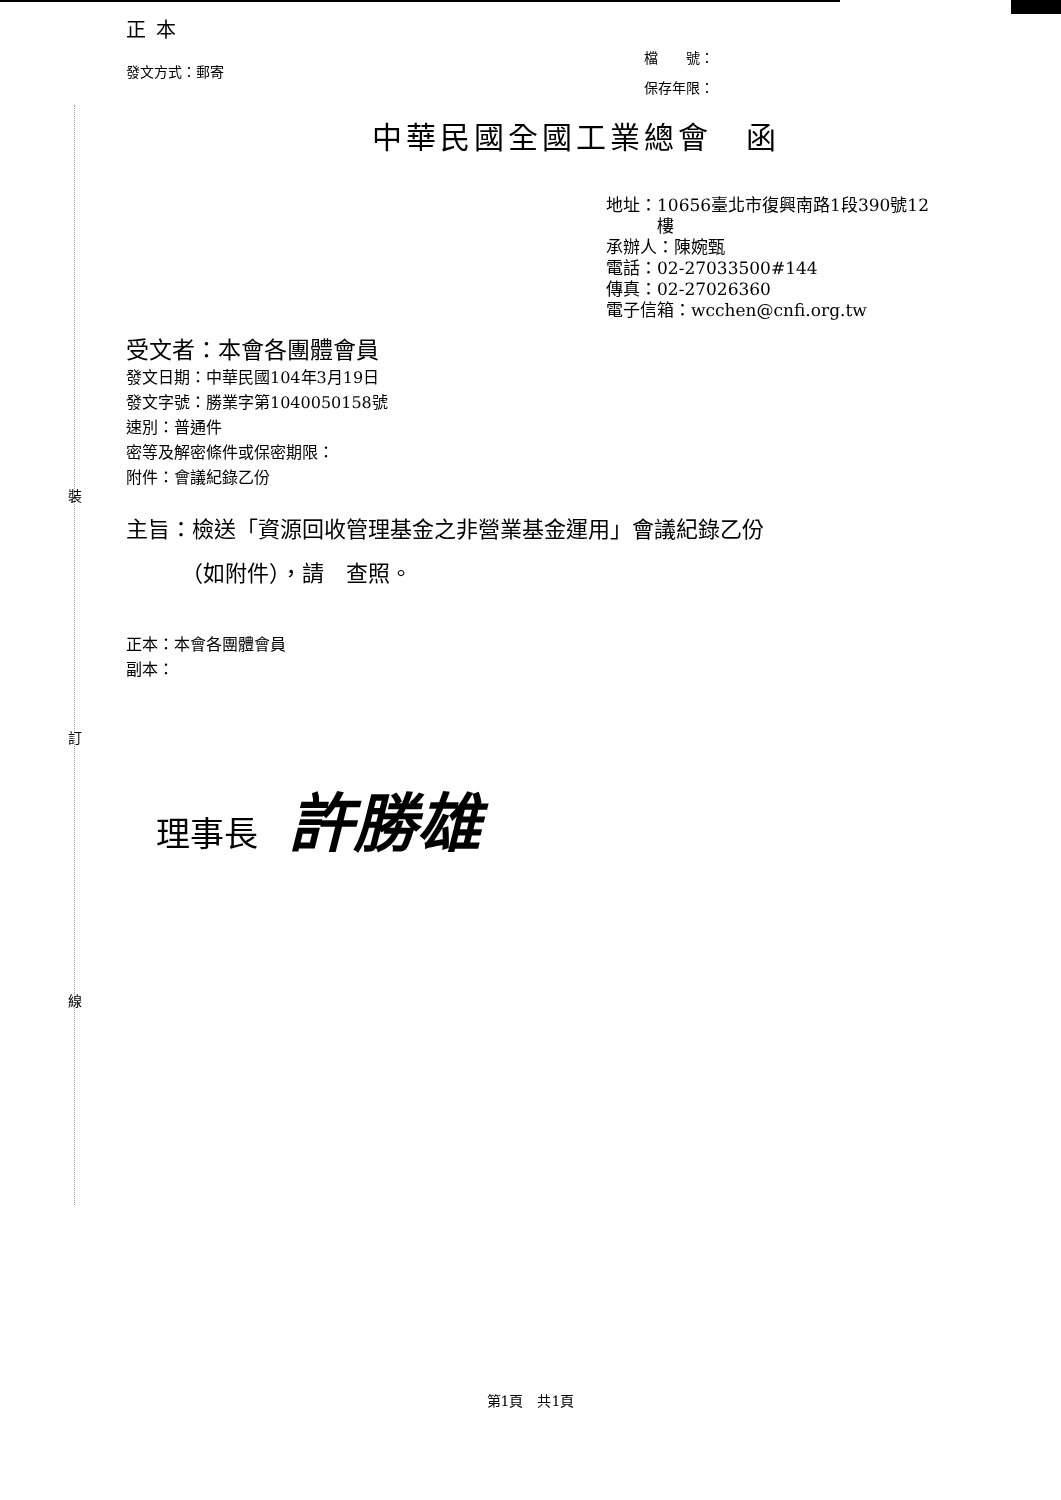裝
訂
線
正本
發文方式：郵寄
檔　　號：
保存年限：
中華民國全國工業總會　函
地址：10656臺北市復興南路1段390號12
　　　樓
承辦人：陳婉甄
電話：02-27033500#144
傳真：02-27026360
電子信箱：wcchen@cnfi.org.tw
受文者：本會各團體會員
發文日期：中華民國104年3月19日
發文字號：勝業字第1040050158號
速別：普通件
密等及解密條件或保密期限：
附件：會議紀錄乙份
主旨：檢送「資源回收管理基金之非營業基金運用」會議紀錄乙份
　　　（如附件），請　查照。
正本：本會各團體會員
副本：
理事長 許勝雄
第1頁　共1頁